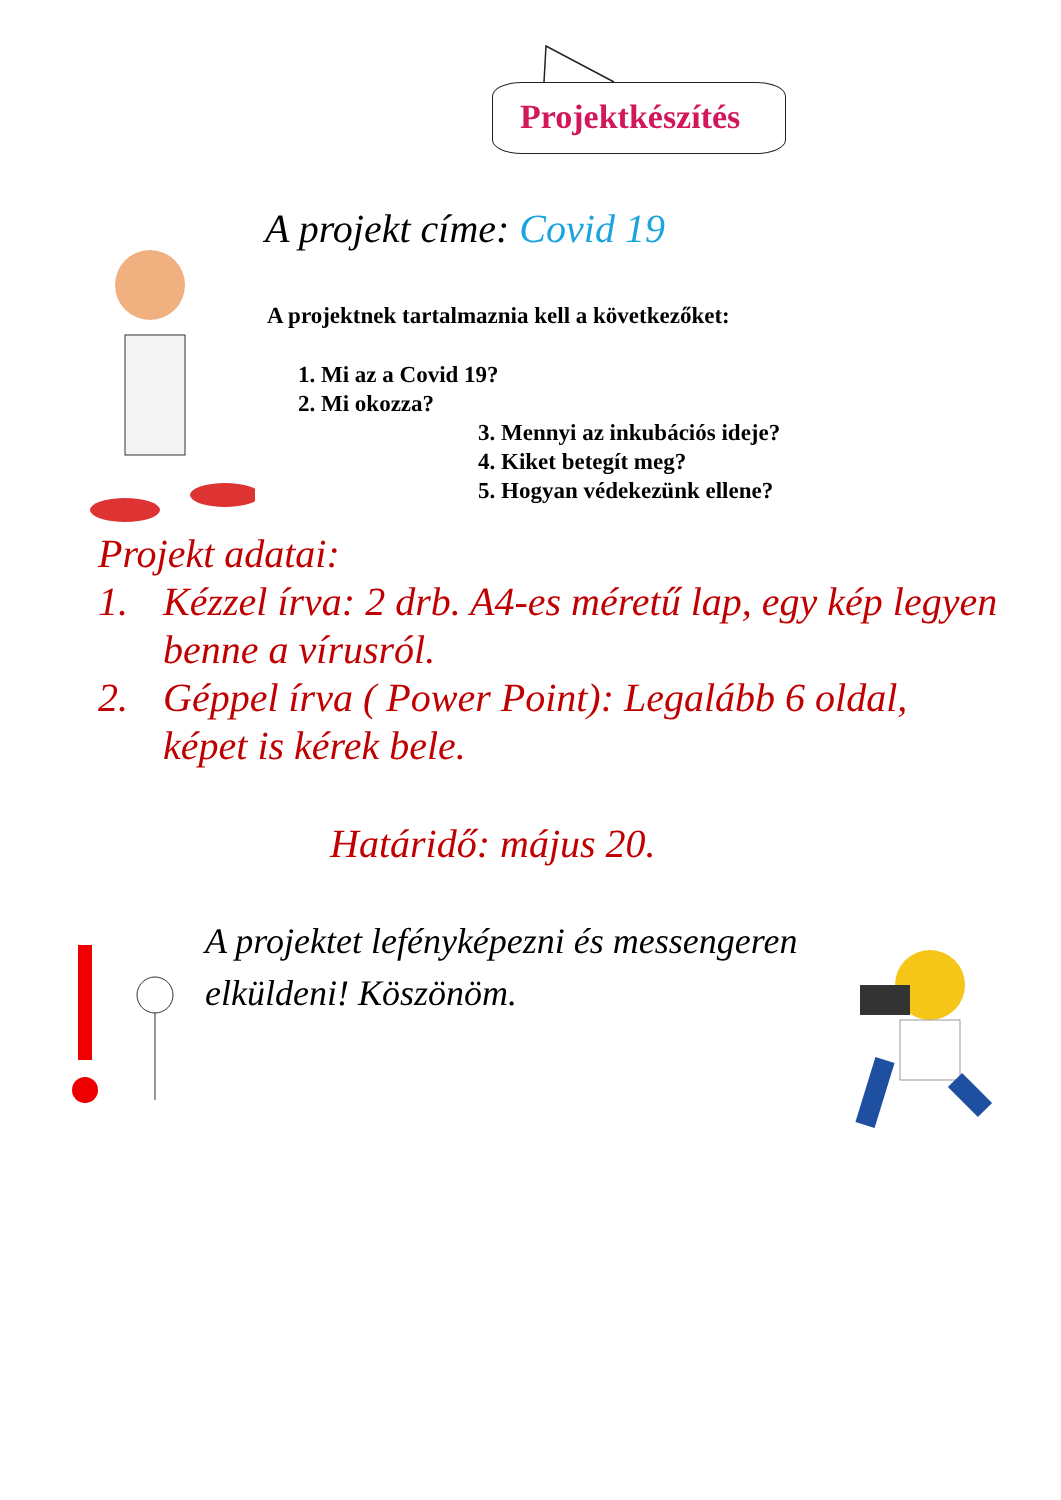Projektkészítés
A projekt címe: Covid 19
A projektnek tartalmaznia kell a következőket:
1. Mi az a Covid 19?
2. Mi okozza?
3. Mennyi az inkubációs ideje?
4. Kiket betegít meg?
5. Hogyan védekezünk ellene?
Projekt adatai:
1. Kézzel írva: 2 drb. A4-es méretű lap, egy kép legyen benne a vírusról.
2. Géppel írva ( Power Point): Legalább 6 oldal, képet is kérek bele.
Határidő: május 20.
A projektet lefényképezni és messengeren elküldeni! Köszönöm.